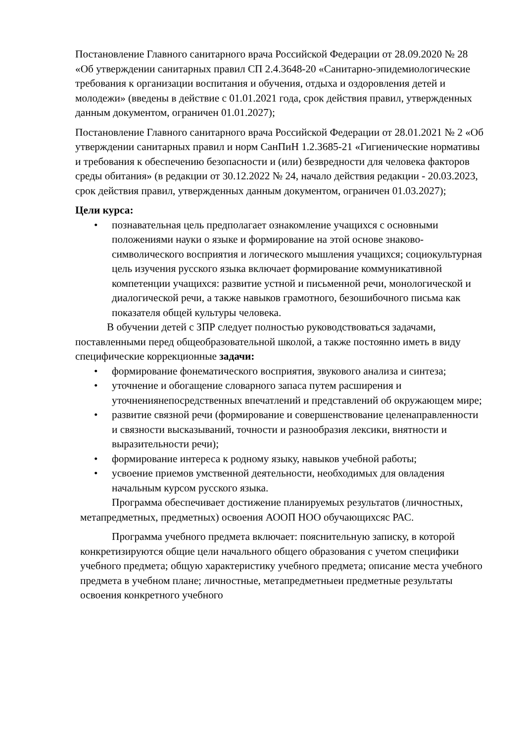Постановление Главного санитарного врача Российской Федерации от 28.09.2020 № 28 «Об утверждении санитарных правил СП 2.4.3648-20 «Санитарно-эпидемиологические требования к организации воспитания и обучения, отдыха и оздоровления детей и молодежи» (введены в действие с 01.01.2021 года, срок действия правил, утвержденных данным документом, ограничен 01.01.2027);
Постановление Главного санитарного врача Российской Федерации от 28.01.2021 № 2 «Об утверждении санитарных правил и норм СанПиН 1.2.3685-21 «Гигиенические нормативы и требования к обеспечению безопасности и (или) безвредности для человека факторов среды обитания» (в редакции от 30.12.2022 № 24, начало действия редакции - 20.03.2023, срок действия правил, утвержденных данным документом, ограничен 01.03.2027);
Цели курса:
• познавательная цель предполагает ознакомление учащихся с основными положениями науки о языке и формирование на этой основе знаково- символического восприятия и логического мышления учащихся; социокультурная цель изучения русского языка включает формирование коммуникативной компетенции учащихся: развитие устной и письменной речи, монологической и диалогической речи, а также навыков грамотного, безошибочного письма как показателя общей культуры человека.
В обучении детей с ЗПР следует полностью руководствоваться задачами, поставленными перед общеобразовательной школой, а также постоянно иметь в виду специфические коррекционные задачи:
• формирование фонематического восприятия, звукового анализа и синтеза;
• уточнение и обогащение словарного запаса путем расширения и уточнениянепосредственных впечатлений и представлений об окружающем мире;
• развитие связной речи (формирование и совершенствование целенаправленности и связности высказываний, точности и разнообразия лексики, внятности и выразительности речи);
• формирование интереса к родному языку, навыков учебной работы;
• усвоение приемов умственной деятельности, необходимых для овладения начальным курсом русского языка.
Программа обеспечивает достижение планируемых результатов (личностных, метапредметных, предметных) освоения АООП НОО обучающихсяс РАС.
Программа учебного предмета включает: пояснительную записку, в которой конкретизируются общие цели начального общего образования с учетом специфики учебного предмета; общую характеристику учебного предмета; описание места учебного предмета в учебном плане; личностные, метапредметныеи предметные результаты освоения конкретного учебного